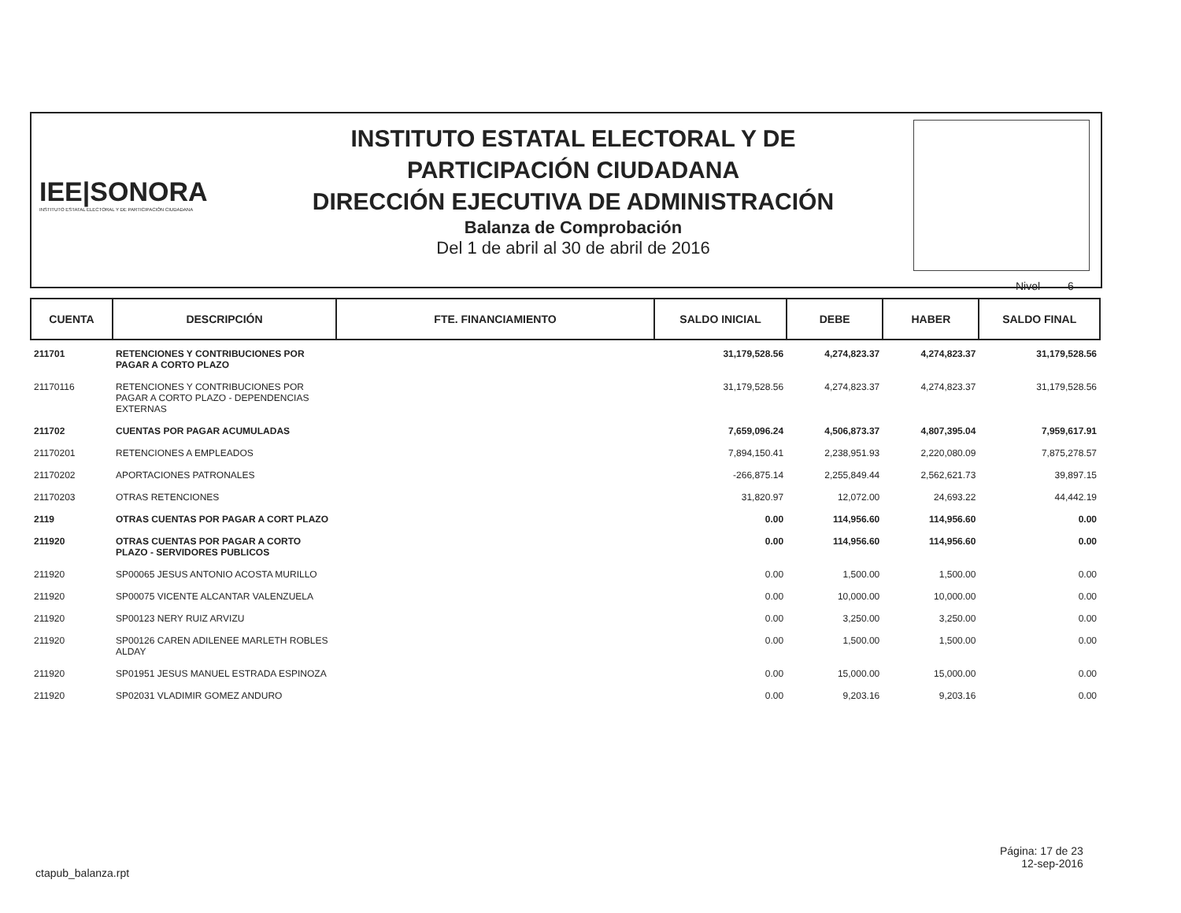IEE|SONORA
INSTITUTO ESTATAL ELECTORAL Y DE PARTICIPACIÓN CIUDADANA
INSTITUTO ESTATAL ELECTORAL Y DE
PARTICIPACIÓN CIUDADANA
DIRECCIÓN EJECUTIVA DE ADMINISTRACIÓN
Balanza de Comprobación
Del 1 de abril al 30 de abril de 2016
Nivel 6
| CUENTA | DESCRIPCIÓN | FTE. FINANCIAMIENTO | SALDO INICIAL | DEBE | HABER | SALDO FINAL |
| --- | --- | --- | --- | --- | --- | --- |
| 211701 | RETENCIONES Y CONTRIBUCIONES POR PAGAR A CORTO PLAZO | | 31,179,528.56 | 4,274,823.37 | 4,274,823.37 | 31,179,528.56 |
| 21170116 | RETENCIONES Y CONTRIBUCIONES POR PAGAR A CORTO PLAZO - DEPENDENCIAS EXTERNAS | | 31,179,528.56 | 4,274,823.37 | 4,274,823.37 | 31,179,528.56 |
| 211702 | CUENTAS POR PAGAR ACUMULADAS | | 7,659,096.24 | 4,506,873.37 | 4,807,395.04 | 7,959,617.91 |
| 21170201 | RETENCIONES A EMPLEADOS | | 7,894,150.41 | 2,238,951.93 | 2,220,080.09 | 7,875,278.57 |
| 21170202 | APORTACIONES PATRONALES | | -266,875.14 | 2,255,849.44 | 2,562,621.73 | 39,897.15 |
| 21170203 | OTRAS RETENCIONES | | 31,820.97 | 12,072.00 | 24,693.22 | 44,442.19 |
| 2119 | OTRAS CUENTAS POR PAGAR A CORT PLAZO | | 0.00 | 114,956.60 | 114,956.60 | 0.00 |
| 211920 | OTRAS CUENTAS POR PAGAR A CORTO PLAZO - SERVIDORES PUBLICOS | | 0.00 | 114,956.60 | 114,956.60 | 0.00 |
| 211920 | SP00065 JESUS ANTONIO ACOSTA MURILLO | | 0.00 | 1,500.00 | 1,500.00 | 0.00 |
| 211920 | SP00075 VICENTE ALCANTAR VALENZUELA | | 0.00 | 10,000.00 | 10,000.00 | 0.00 |
| 211920 | SP00123 NERY RUIZ ARVIZU | | 0.00 | 3,250.00 | 3,250.00 | 0.00 |
| 211920 | SP00126 CAREN ADILENEE MARLETH ROBLES ALDAY | | 0.00 | 1,500.00 | 1,500.00 | 0.00 |
| 211920 | SP01951 JESUS MANUEL ESTRADA ESPINOZA | | 0.00 | 15,000.00 | 15,000.00 | 0.00 |
| 211920 | SP02031 VLADIMIR GOMEZ ANDURO | | 0.00 | 9,203.16 | 9,203.16 | 0.00 |
Página: 17 de 23
12-sep-2016
ctapub_balanza.rpt